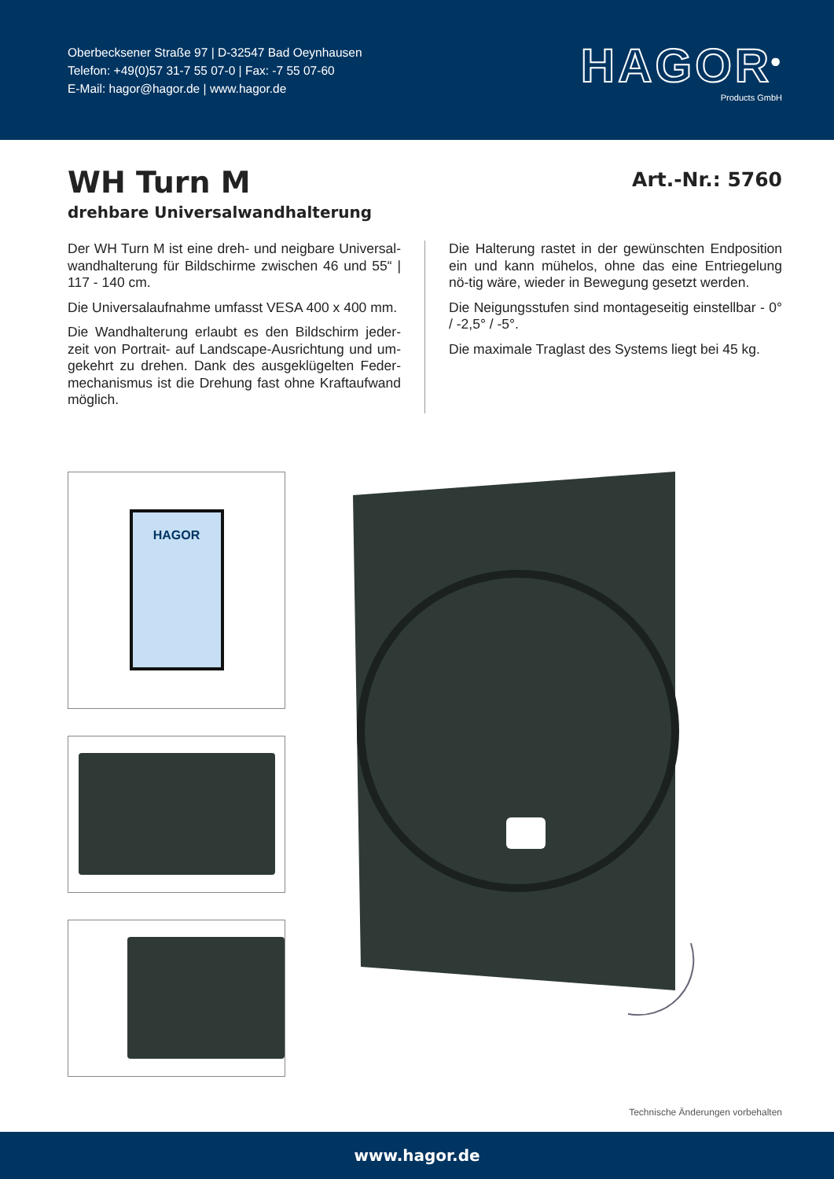Oberbecksener Straße 97 | D-32547 Bad Oeynhausen
Telefon: +49(0)57 31-7 55 07-0 | Fax: -7 55 07-60
E-Mail: hagor@hagor.de | www.hagor.de
HAGOR<sup>®</sup>
Products GmbH
WH Turn M
drehbare Universalwandhalterung
Art.-Nr.: 5760
Der WH Turn M ist eine dreh- und neigbare Universal-wandhalterung für Bildschirme zwischen 46 und 55“ | 117 - 140 cm.
Die Universalaufnahme umfasst VESA 400 x 400 mm.
Die Wandhalterung erlaubt es den Bildschirm jeder-zeit von Portrait- auf Landscape-Ausrichtung und um-gekehrt zu drehen. Dank des ausgeklügelten Feder-mechanismus ist die Drehung fast ohne Kraftaufwand möglich.
Die Halterung rastet in der gewünschten Endposition ein und kann mühelos, ohne das eine Entriegelung nö-tig wäre, wieder in Bewegung gesetzt werden.
Die Neigungsstufen sind montageseitig einstellbar - 0° / -2,5° / -5°.
Die maximale Traglast des Systems liegt bei 45 kg.
HAGOR
Technische Änderungen vorbehalten
www.hagor.de